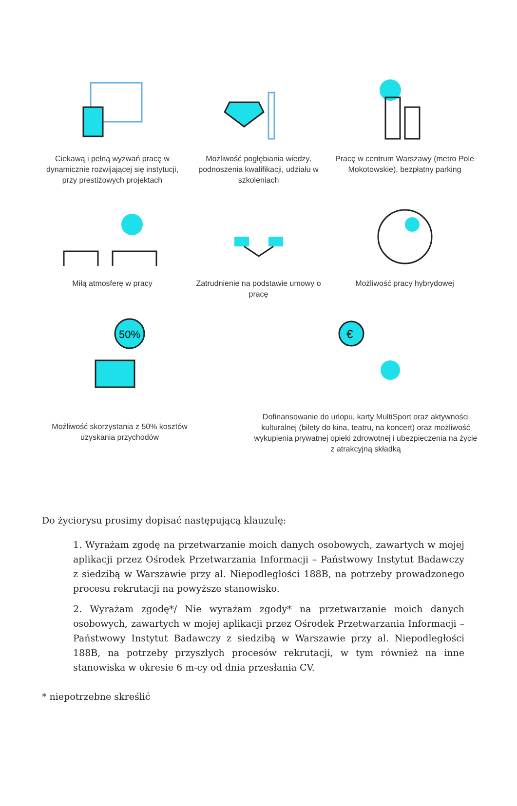Ciekawą i pełną wyzwań pracę w dynamicznie rozwijającej się instytucji, przy prestiżowych projektach
Możliwość pogłębiania wiedzy, podnoszenia kwalifikacji, udziału w szkoleniach
Pracę w centrum Warszawy (metro Pole Mokotowskie), bezpłatny parking
Miłą atmosferę w pracy Zatrudnienie na podstawie umowy o pracę
Możliwość pracy hybrydowej
50%
Możliwość skorzystania z 50% kosztów uzyskania przychodów
€
Dofinansowanie do urlopu, karty MultiSport oraz aktywności kulturalnej (bilety do kina, teatru, na koncert) oraz możliwość wykupienia prywatnej opieki zdrowotnej i ubezpieczenia na życie z atrakcyjną składką
Do życiorysu prosimy dopisać następującą klauzulę:
1. Wyrażam zgodę na przetwarzanie moich danych osobowych, zawartych w mojej aplikacji przez Ośrodek Przetwarzania Informacji – Państwowy Instytut Badawczy z siedzibą w Warszawie przy al. Niepodległości 188B, na potrzeby prowadzonego procesu rekrutacji na powyższe stanowisko.
2. Wyrażam zgodę*/ Nie wyrażam zgody* na przetwarzanie moich danych osobowych, zawartych w mojej aplikacji przez Ośrodek Przetwarzania Informacji – Państwowy Instytut Badawczy z siedzibą w Warszawie przy al. Niepodległości 188B, na potrzeby przyszłych procesów rekrutacji, w tym również na inne stanowiska w okresie 6 m-cy od dnia przesłania CV.
* niepotrzebne skreślić